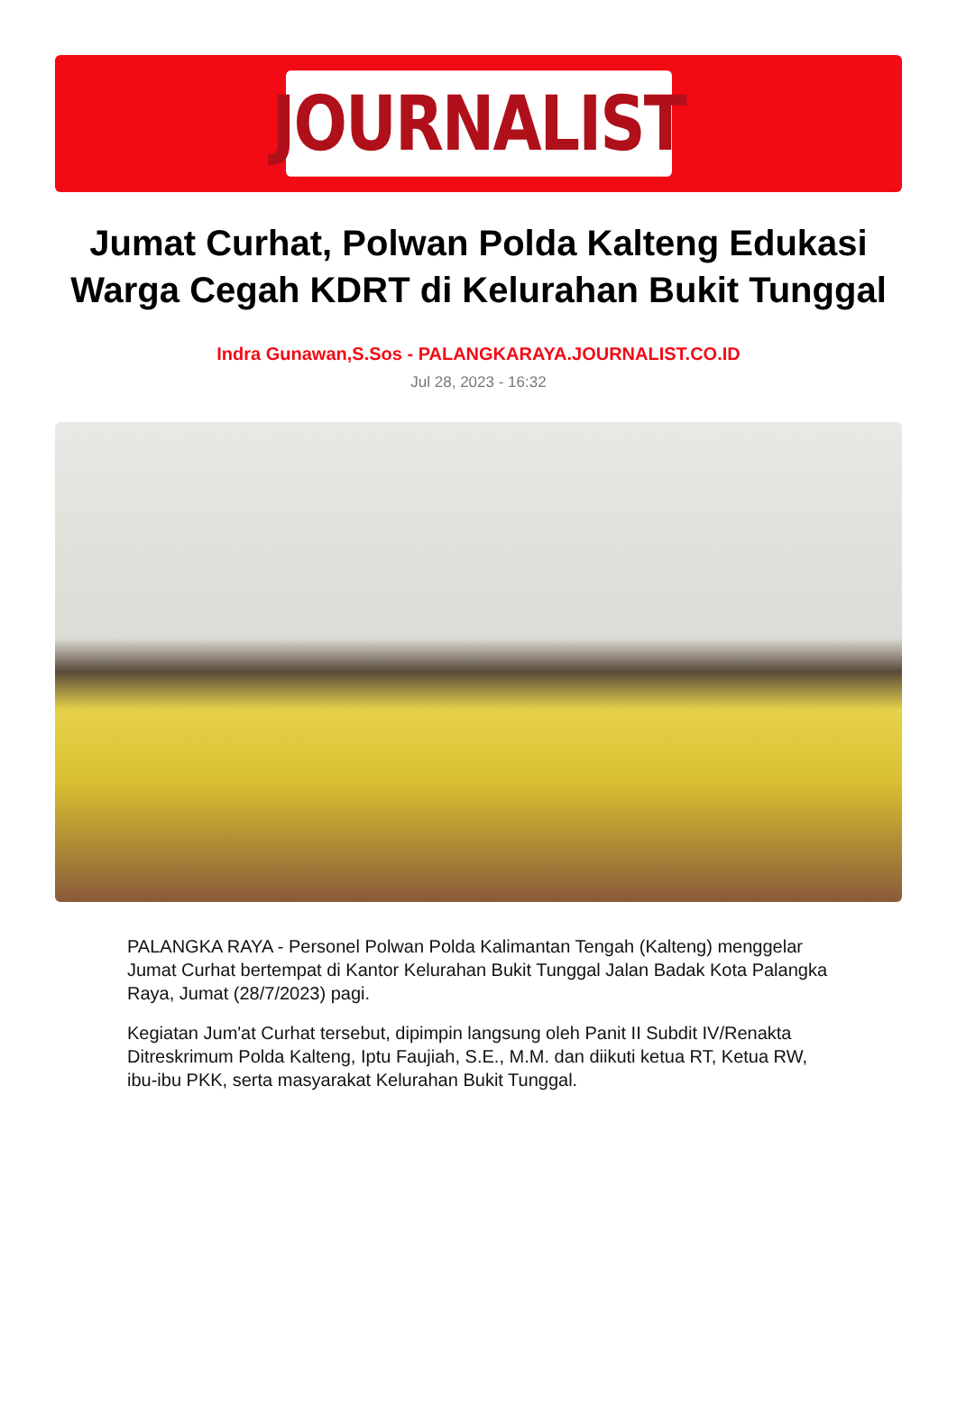JOURNALIST
Jumat Curhat, Polwan Polda Kalteng Edukasi Warga Cegah KDRT di Kelurahan Bukit Tunggal
Indra Gunawan,S.Sos - PALANGKARAYA.JOURNALIST.CO.ID
Jul 28, 2023 - 16:32
PALANGKA RAYA - Personel Polwan Polda Kalimantan Tengah (Kalteng) menggelar Jumat Curhat bertempat di Kantor Kelurahan Bukit Tunggal Jalan Badak Kota Palangka Raya, Jumat (28/7/2023) pagi.
Kegiatan Jum'at Curhat tersebut, dipimpin langsung oleh Panit II Subdit IV/Renakta Ditreskrimum Polda Kalteng, Iptu Faujiah, S.E., M.M. dan diikuti ketua RT, Ketua RW, ibu-ibu PKK, serta masyarakat Kelurahan Bukit Tunggal.